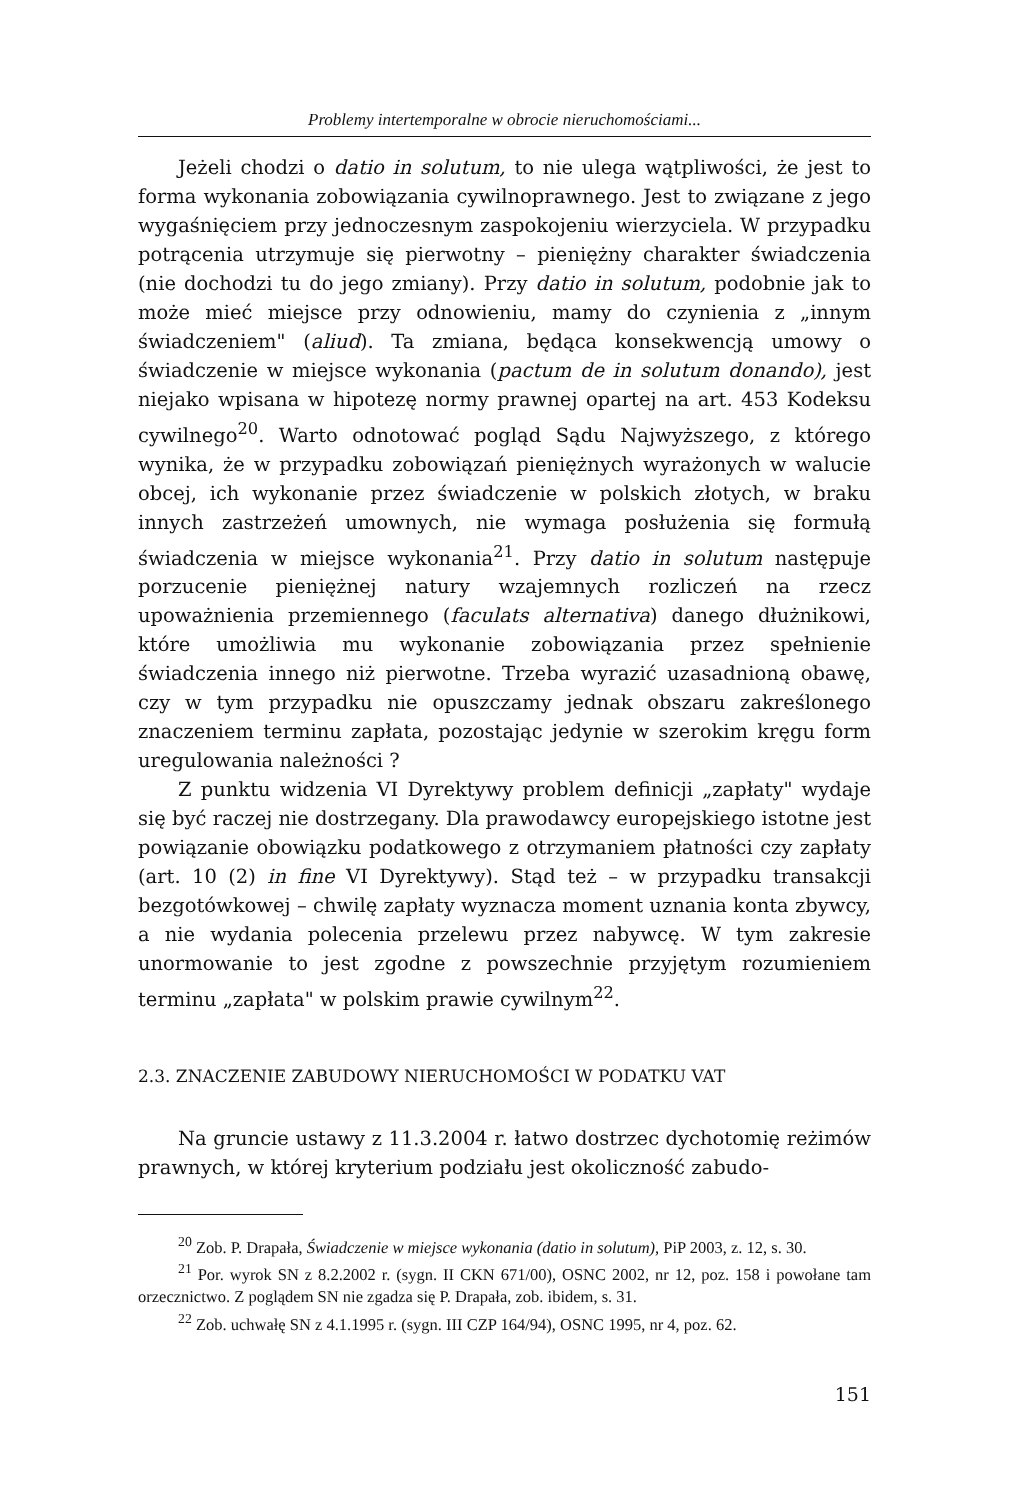Problemy intertemporalne w obrocie nieruchomościami...
Jeżeli chodzi o datio in solutum, to nie ulega wątpliwości, że jest to forma wykonania zobowiązania cywilnoprawnego. Jest to związane z jego wygaśnięciem przy jednoczesnym zaspokojeniu wierzyciela. W przypadku potrącenia utrzymuje się pierwotny – pieniężny charakter świadczenia (nie dochodzi tu do jego zmiany). Przy datio in solutum, podobnie jak to może mieć miejsce przy odnowieniu, mamy do czynienia z „innym świadczeniem" (aliud). Ta zmiana, będąca konsekwencją umowy o świadczenie w miejsce wykonania (pactum de in solutum donando), jest niejako wpisana w hipotezę normy prawnej opartej na art. 453 Kodeksu cywilnego<sup>20</sup>. Warto odnotować pogląd Sądu Najwyższego, z którego wynika, że w przypadku zobowiązań pieniężnych wyrażonych w walucie obcej, ich wykonanie przez świadczenie w polskich złotych, w braku innych zastrzeżeń umownych, nie wymaga posłużenia się formułą świadczenia w miejsce wykonania<sup>21</sup>. Przy datio in solutum następuje porzucenie pieniężnej natury wzajemnych rozliczeń na rzecz upoważnienia przemiennego (faculats alternativa) danego dłużnikowi, które umożliwia mu wykonanie zobowiązania przez spełnienie świadczenia innego niż pierwotne. Trzeba wyrazić uzasadnioną obawę, czy w tym przypadku nie opuszczamy jednak obszaru zakreślonego znaczeniem terminu zapłata, pozostając jedynie w szerokim kręgu form uregulowania należności ?
Z punktu widzenia VI Dyrektywy problem definicji „zapłaty" wydaje się być raczej nie dostrzegany. Dla prawodawcy europejskiego istotne jest powiązanie obowiązku podatkowego z otrzymaniem płatności czy zapłaty (art. 10 (2) in fine VI Dyrektywy). Stąd też – w przypadku transakcji bezgotówkowej – chwilę zapłaty wyznacza moment uznania konta zbywcy, a nie wydania polecenia przelewu przez nabywcę. W tym zakresie unormowanie to jest zgodne z powszechnie przyjętym rozumieniem terminu „zapłata" w polskim prawie cywilnym<sup>22</sup>.
2.3. ZNACZENIE ZABUDOWY NIERUCHOMOŚCI W PODATKU VAT
Na gruncie ustawy z 11.3.2004 r. łatwo dostrzec dychotomię reżimów prawnych, w której kryterium podziału jest okoliczność zabudo-
<sup>20</sup> Zob. P. Drapała, Świadczenie w miejsce wykonania (datio in solutum), PiP 2003, z. 12, s. 30.
<sup>21</sup> Por. wyrok SN z 8.2.2002 r. (sygn. II CKN 671/00), OSNC 2002, nr 12, poz. 158 i powołane tam orzecznictwo. Z poglądem SN nie zgadza się P. Drapała, zob. ibidem, s. 31.
<sup>22</sup> Zob. uchwałę SN z 4.1.1995 r. (sygn. III CZP 164/94), OSNC 1995, nr 4, poz. 62.
151